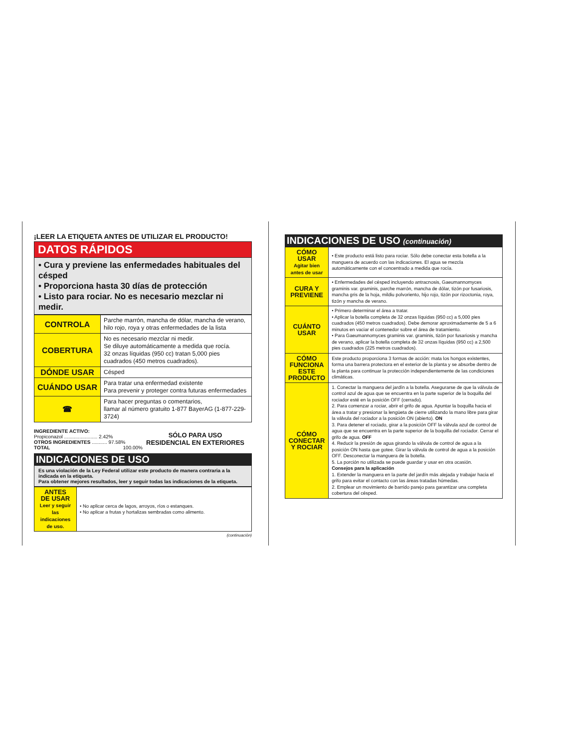¡LEER LA ETIQUETA ANTES DE UTILIZAR EL PRODUCTO!
DATOS RÁPIDOS
• Cura y previene las enfermedades habituales del césped
• Proporciona hasta 30 días de protección
• Listo para rociar. No es necesario mezclar ni medir.
| CONTROLA | Parche marrón, mancha de dólar, mancha de verano, hilo rojo, roya y otras enfermedades de la lista |
| COBERTURA | No es necesario mezclar ni medir. Se diluye automáticamente a medida que rocía. 32 onzas líquidas (950 cc) tratan 5,000 pies cuadrados (450 metros cuadrados). |
| DÓNDE USAR | Césped |
| CUÁNDO USAR | Para tratar una enfermedad existente Para prevenir y proteger contra futuras enfermedades |
| ☎ | Para hacer preguntas o comentarios, llamar al número gratuito 1-877 BayerAG (1-877-229-3724) |
INGREDIENTE ACTIVO:
Propiconazol ........................ 2.42%
OTROS INGREDIENTES ........... 97.58%
TOTAL 100.00%
SÓLO PARA USO
RESIDENCIAL EN EXTERIORES
INDICACIONES DE USO
Es una violación de la Ley Federal utilizar este producto de manera contraria a la indicada en la etiqueta.
Para obtener mejores resultados, leer y seguir todas las indicaciones de la etiqueta.
| ANTES DE USAR Leer y seguir las indicaciones de uso. | • No aplicar cerca de lagos, arroyos, ríos o estanques. • No aplicar a frutas y hortalizas sembradas como alimento. |
(continuación)
INDICACIONES DE USO (continuación)
| CÓMO USAR Agitar bien antes de usar | • Este producto está listo para rociar. Sólo debe conectar esta botella a la manguera de acuerdo con las indicaciones. El agua se mezcla automáticamente con el concentrado a medida que rocía. |
| CURA Y PREVIENE | • Enfermedades del césped incluyendo antracnosis, Gaeumannomyces graminis var. graminis, parche marrón, mancha de dólar, tizón por fusariosis, mancha gris de la hoja, mildiu polvoriento, hijo rojo, tizón por rizoctonia, roya, tizón y mancha de verano. |
| CUÁNTO USAR | • Primero determinar el área a tratar. • Aplicar la botella completa de 32 onzas líquidas (950 cc) a 5,000 pies cuadrados (450 metros cuadrados). Debe demorar aproximadamente de 5 a 6 minutos en vaciar el contenedor sobre el área de tratamiento. • Para Gaeumannomyces graminis var. graminis, tizón por fusariosis y mancha de verano, aplicar la botella completa de 32 onzas líquidas (950 cc) a 2,500 pies cuadrados (225 metros cuadrados). |
| CÓMO FUNCIONA ESTE PRODUCTO | Este producto proporciona 3 formas de acción: mata los hongos existentes, forma una barrera protectora en el exterior de la planta y se absorbe dentro de la planta para continuar la protección independientemente de las condiciones climáticas. |
| CÓMO CONECTAR Y ROCIAR | 1. Conectar la manguera del jardín a la botella. Asegurarse de que la válvula de control azul de agua que se encuentra en la parte superior de la boquilla del rociador esté en la posición OFF (cerrado). 2. Para comenzar a rociar, abrir el grifo de agua. Apuntar la boquilla hacia el área a tratar y presionar la lengüeta de cierre utilizando la mano libre para girar la válvula del rociador a la posición ON (abierto). ON 3. Para detener el rociado, girar a la posición OFF la válvula azul de control de agua que se encuentra en la parte superior de la boquilla del rociador. Cerrar el grifo de agua. OFF 4. Reducir la presión de agua girando la válvula de control de agua a la posición ON hasta que gotee. Girar la válvula de control de agua a la posición OFF. Desconectar la manguera de la botella. 5. La porción no utilizada se puede guardar y usar en otra ocasión. Consejos para la aplicación 1. Extender la manguera en la parte del jardín más alejada y trabajar hacia el grifo para evitar el contacto con las áreas tratadas húmedas. 2. Emplear un movimiento de barrido parejo para garantizar una completa cobertura del césped. |